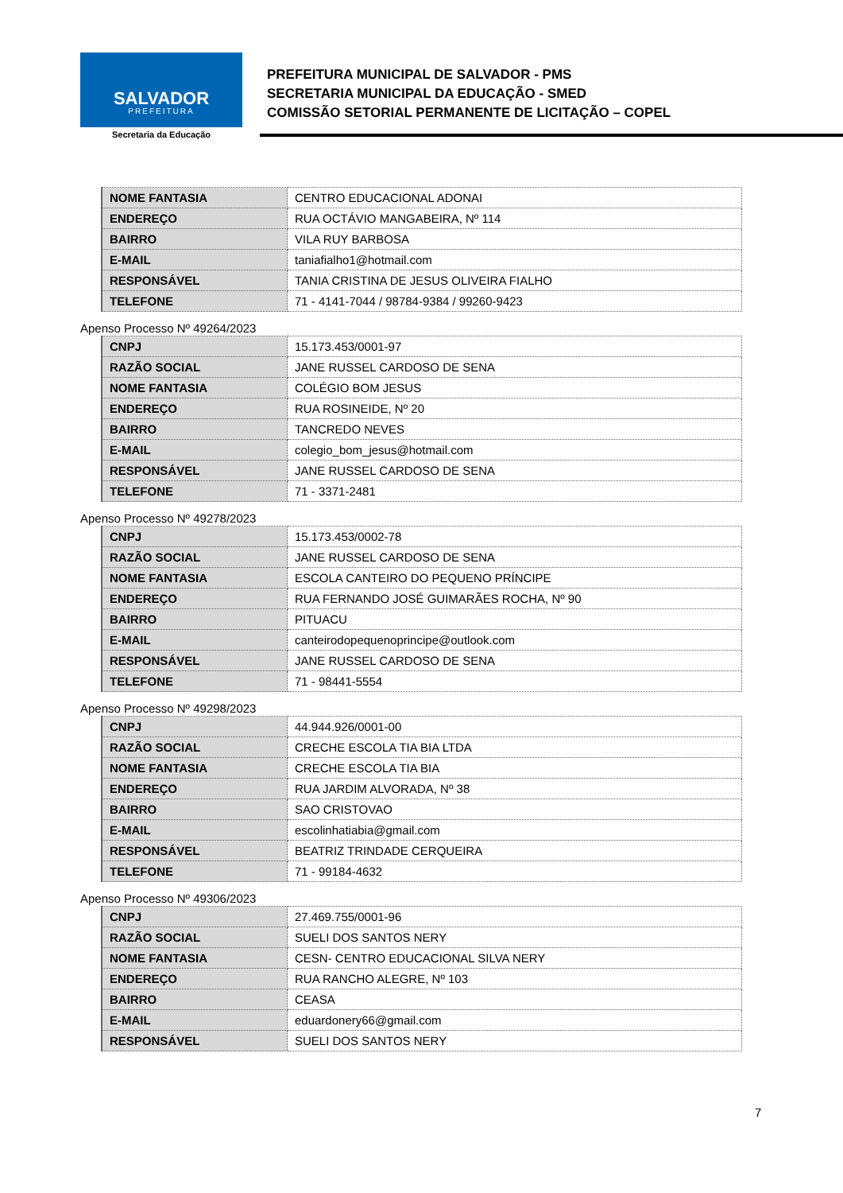SALVADOR
PREFEITURA
Secretaria da Educação
PREFEITURA MUNICIPAL DE SALVADOR - PMS
SECRETARIA MUNICIPAL DA EDUCAÇÃO - SMED
COMISSÃO SETORIAL PERMANENTE DE LICITAÇÃO – COPEL
| NOME FANTASIA | CENTRO EDUCACIONAL ADONAI |
| ENDEREÇO | RUA OCTÁVIO MANGABEIRA, Nº 114 |
| BAIRRO | VILA RUY BARBOSA |
| E-MAIL | taniafialho1@hotmail.com |
| RESPONSÁVEL | TANIA CRISTINA DE JESUS OLIVEIRA FIALHO |
| TELEFONE | 71 - 4141-7044 / 98784-9384 / 99260-9423 |
Apenso Processo Nº 49264/2023
| CNPJ | 15.173.453/0001-97 |
| RAZÃO SOCIAL | JANE RUSSEL CARDOSO DE SENA |
| NOME FANTASIA | COLÉGIO BOM JESUS |
| ENDEREÇO | RUA ROSINEIDE, Nº 20 |
| BAIRRO | TANCREDO NEVES |
| E-MAIL | colegio_bom_jesus@hotmail.com |
| RESPONSÁVEL | JANE RUSSEL CARDOSO DE SENA |
| TELEFONE | 71 - 3371-2481 |
Apenso Processo Nº 49278/2023
| CNPJ | 15.173.453/0002-78 |
| RAZÃO SOCIAL | JANE RUSSEL CARDOSO DE SENA |
| NOME FANTASIA | ESCOLA CANTEIRO DO PEQUENO PRÍNCIPE |
| ENDEREÇO | RUA FERNANDO JOSÉ GUIMARÃES ROCHA, Nº 90 |
| BAIRRO | PITUACU |
| E-MAIL | canteirodopequenoprincipe@outlook.com |
| RESPONSÁVEL | JANE RUSSEL CARDOSO DE SENA |
| TELEFONE | 71 - 98441-5554 |
Apenso Processo Nº 49298/2023
| CNPJ | 44.944.926/0001-00 |
| RAZÃO SOCIAL | CRECHE ESCOLA TIA BIA LTDA |
| NOME FANTASIA | CRECHE ESCOLA TIA BIA |
| ENDEREÇO | RUA JARDIM ALVORADA, Nº 38 |
| BAIRRO | SAO CRISTOVAO |
| E-MAIL | escolinhatiabia@gmail.com |
| RESPONSÁVEL | BEATRIZ TRINDADE CERQUEIRA |
| TELEFONE | 71 - 99184-4632 |
Apenso Processo Nº 49306/2023
| CNPJ | 27.469.755/0001-96 |
| RAZÃO SOCIAL | SUELI DOS SANTOS NERY |
| NOME FANTASIA | CESN- CENTRO EDUCACIONAL SILVA NERY |
| ENDEREÇO | RUA RANCHO ALEGRE, Nº 103 |
| BAIRRO | CEASA |
| E-MAIL | eduardonery66@gmail.com |
| RESPONSÁVEL | SUELI DOS SANTOS NERY |
7